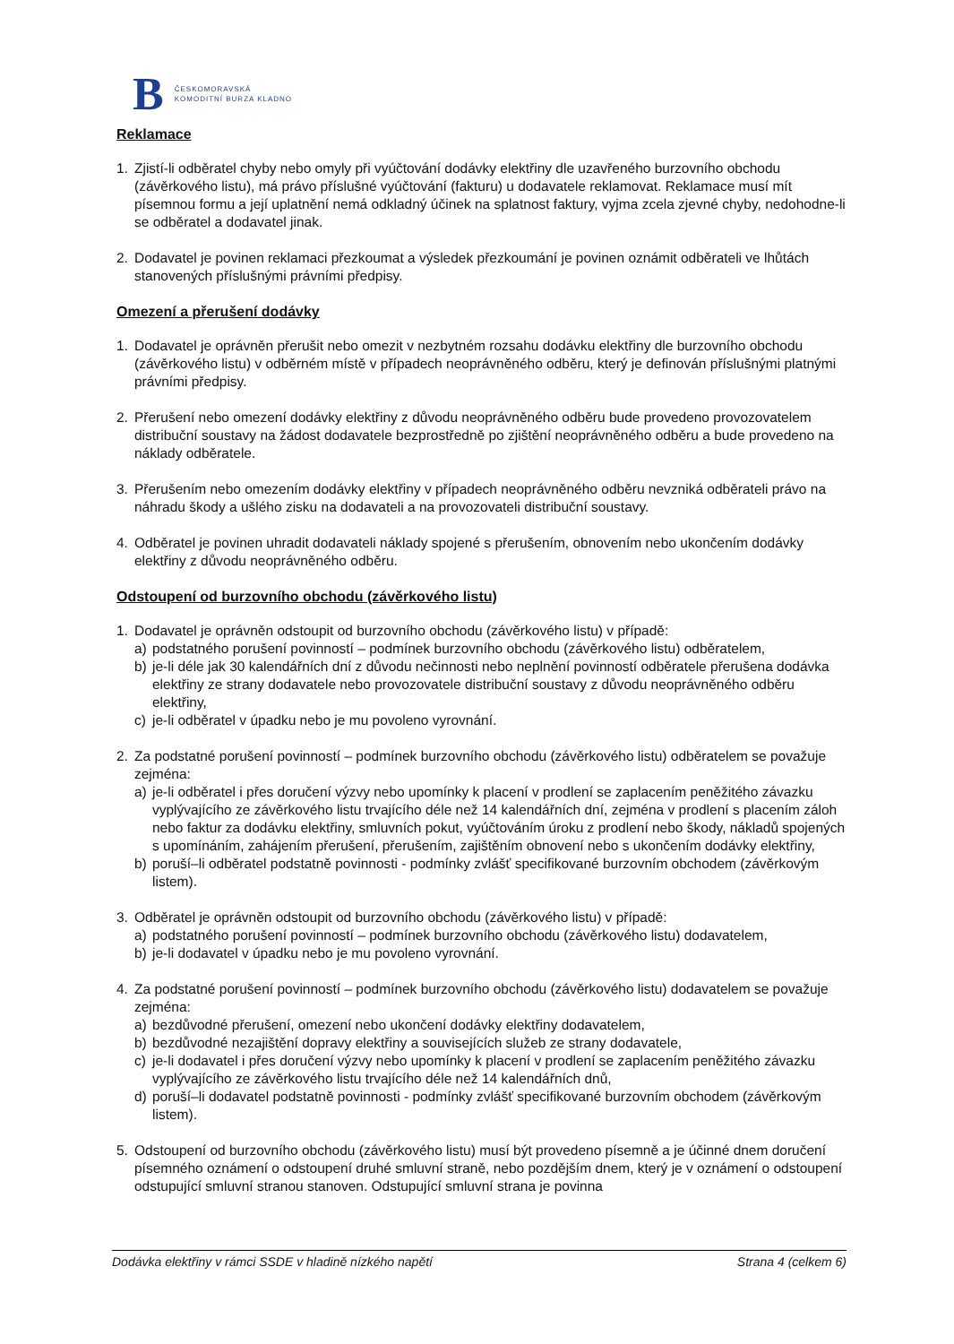B ČESKOMORAVSKÁ
KOMODITNÍ BURZA KLADNO
Reklamace
1. Zjistí-li odběratel chyby nebo omyly při vyúčtování dodávky elektřiny dle uzavřeného burzovního obchodu (závěrkového listu), má právo příslušné vyúčtování (fakturu) u dodavatele reklamovat. Reklamace musí mít písemnou formu a její uplatnění nemá odkladný účinek na splatnost faktury, vyjma zcela zjevné chyby, nedohodne-li se odběratel a dodavatel jinak.
2. Dodavatel je povinen reklamaci přezkoumat a výsledek přezkoumání je povinen oznámit odběrateli ve lhůtách stanovených příslušnými právními předpisy.
Omezení a přerušení dodávky
1. Dodavatel je oprávněn přerušit nebo omezit v nezbytném rozsahu dodávku elektřiny dle burzovního obchodu (závěrkového listu) v odběrném místě v případech neoprávněného odběru, který je definován příslušnými platnými právními předpisy.
2. Přerušení nebo omezení dodávky elektřiny z důvodu neoprávněného odběru bude provedeno provozovatelem distribuční soustavy na žádost dodavatele bezprostředně po zjištění neoprávněného odběru a bude provedeno na náklady odběratele.
3. Přerušením nebo omezením dodávky elektřiny v případech neoprávněného odběru nevzniká odběrateli právo na náhradu škody a ušlého zisku na dodavateli a na provozovateli distribuční soustavy.
4. Odběratel je povinen uhradit dodavateli náklady spojené s přerušením, obnovením nebo ukončením dodávky elektřiny z důvodu neoprávněného odběru.
Odstoupení od burzovního obchodu (závěrkového listu)
1. Dodavatel je oprávněn odstoupit od burzovního obchodu (závěrkového listu) v případě:
a) podstatného porušení povinností – podmínek burzovního obchodu (závěrkového listu) odběratelem,
b) je-li déle jak 30 kalendářních dní z důvodu nečinnosti nebo neplnění povinností odběratele přerušena dodávka elektřiny ze strany dodavatele nebo provozovatele distribuční soustavy z důvodu neoprávněného odběru elektřiny,
c) je-li odběratel v úpadku nebo je mu povoleno vyrovnání.
2. Za podstatné porušení povinností – podmínek burzovního obchodu (závěrkového listu) odběratelem se považuje zejména:
a) je-li odběratel i přes doručení výzvy nebo upomínky k placení v prodlení se zaplacením peněžitého závazku vyplývajícího ze závěrkového listu trvajícího déle než 14 kalendářních dní, zejména v prodlení s placením záloh nebo faktur za dodávku elektřiny, smluvních pokut, vyúčtováním úroku z prodlení nebo škody, nákladů spojených s upomínáním, zahájením přerušení, přerušením, zajištěním obnovení nebo s ukončením dodávky elektřiny,
b) poruší–li odběratel podstatně povinnosti - podmínky zvlášť specifikované burzovním obchodem (závěrkovým listem).
3. Odběratel je oprávněn odstoupit od burzovního obchodu (závěrkového listu) v případě:
a) podstatného porušení povinností – podmínek burzovního obchodu (závěrkového listu) dodavatelem,
b) je-li dodavatel v úpadku nebo je mu povoleno vyrovnání.
4. Za podstatné porušení povinností – podmínek burzovního obchodu (závěrkového listu) dodavatelem se považuje zejména:
a) bezdůvodné přerušení, omezení nebo ukončení dodávky elektřiny dodavatelem,
b) bezdůvodné nezajištění dopravy elektřiny a souvisejících služeb ze strany dodavatele,
c) je-li dodavatel i přes doručení výzvy nebo upomínky k placení v prodlení se zaplacením peněžitého závazku vyplývajícího ze závěrkového listu trvajícího déle než 14 kalendářních dnů,
d) poruší–li dodavatel podstatně povinnosti - podmínky zvlášť specifikované burzovním obchodem (závěrkovým listem).
5. Odstoupení od burzovního obchodu (závěrkového listu) musí být provedeno písemně a je účinné dnem doručení písemného oznámení o odstoupení druhé smluvní straně, nebo pozdějším dnem, který je v oznámení o odstoupení odstupující smluvní stranou stanoven. Odstupující smluvní strana je povinna
Dodávka elektřiny v rámci SSDE v hladině nízkého napětí Strana 4 (celkem 6)